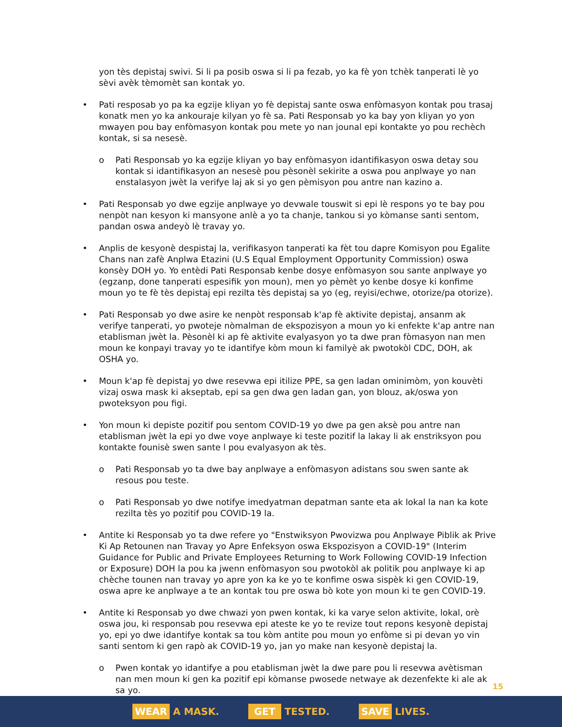yon tès depistaj swivi. Si li pa posib oswa si li pa fezab, yo ka fè yon tchèk tanperati lè yo sèvi avèk tèmomèt san kontak yo.
• Pati resposab yo pa ka egzije kliyan yo fè depistaj sante oswa enfòmasyon kontak pou trasaj konatk men yo ka ankouraje kilyan yo fè sa. Pati Responsab yo ka bay yon kliyan yo yon mwayen pou bay enfòmasyon kontak pou mete yo nan jounal epi kontakte yo pou rechèch kontak, si sa nesesè.
o Pati Responsab yo ka egzije kliyan yo bay enfòmasyon idantifikasyon oswa detay sou kontak si idantifikasyon an nesesè pou pèsonèl sekirite a oswa pou anplwaye yo nan enstalasyon jwèt la verifye laj ak si yo gen pèmisyon pou antre nan kazino a.
• Pati Responsab yo dwe egzije anplwaye yo devwale touswit si epi lè respons yo te bay pou nenpòt nan kesyon ki mansyone anlè a yo ta chanje, tankou si yo kòmanse santi sentom, pandan oswa andeyò lè travay yo.
• Anplis de kesyonè despistaj la, verifikasyon tanperati ka fèt tou dapre Komisyon pou Egalite Chans nan zafè Anplwa Etazini (U.S Equal Employment Opportunity Commission) oswa konsèy DOH yo. Yo entèdi Pati Responsab kenbe dosye enfòmasyon sou sante anplwaye yo (egzanp, done tanperati espesifik yon moun), men yo pèmèt yo kenbe dosye ki konfime moun yo te fè tès depistaj epi rezilta tès depistaj sa yo (eg, reyisi/echwe, otorize/pa otorize).
• Pati Responsab yo dwe asire ke nenpòt responsab k'ap fè aktivite depistaj, ansanm ak verifye tanperati, yo pwoteje nòmalman de ekspozisyon a moun yo ki enfekte k'ap antre nan etablisman jwèt la. Pèsonèl ki ap fè aktivite evalyasyon yo ta dwe pran fòmasyon nan men moun ke konpayi travay yo te idantifye kòm moun ki familyè ak pwotokòl CDC, DOH, ak OSHA yo.
• Moun k'ap fè depistaj yo dwe resevwa epi itilize PPE, sa gen ladan ominimòm, yon kouvèti vizaj oswa mask ki akseptab, epi sa gen dwa gen ladan gan, yon blouz, ak/oswa yon pwoteksyon pou figi.
• Yon moun ki depiste pozitif pou sentom COVID-19 yo dwe pa gen aksè pou antre nan etablisman jwèt la epi yo dwe voye anplwaye ki teste pozitif la lakay li ak enstriksyon pou kontakte founisè swen sante l pou evalyasyon ak tès.
o Pati Responsab yo ta dwe bay anplwaye a enfòmasyon adistans sou swen sante ak resous pou teste.
o Pati Responsab yo dwe notifye imedyatman depatman sante eta ak lokal la nan ka kote rezilta tès yo pozitif pou COVID-19 la.
• Antite ki Responsab yo ta dwe refere yo "Enstwiksyon Pwovizwa pou Anplwaye Piblik ak Prive Ki Ap Retounen nan Travay yo Apre Enfeksyon oswa Ekspozisyon a COVID-19" (Interim Guidance for Public and Private Employees Returning to Work Following COVID-19 Infection or Exposure) DOH la pou ka jwenn enfòmasyon sou pwotokòl ak politik pou anplwaye ki ap chèche tounen nan travay yo apre yon ka ke yo te konfime oswa sispèk ki gen COVID-19, oswa apre ke anplwaye a te an kontak tou pre oswa bò kote yon moun ki te gen COVID-19.
• Antite ki Responsab yo dwe chwazi yon pwen kontak, ki ka varye selon aktivite, lokal, orè oswa jou, ki responsab pou resevwa epi ateste ke yo te revize tout repons kesyonè depistaj yo, epi yo dwe idantifye kontak sa tou kòm antite pou moun yo enfòme si pi devan yo vin santi sentom ki gen rapò ak COVID-19 yo, jan yo make nan kesyonè depistaj la.
o Pwen kontak yo idantifye a pou etablisman jwèt la dwe pare pou li resevwa avètisman nan men moun ki gen ka pozitif epi kòmanse pwosede netwaye ak dezenfekte ki ale ak sa yo.
15
WEAR A MASK.
GET TESTED.
SAVE LIVES.